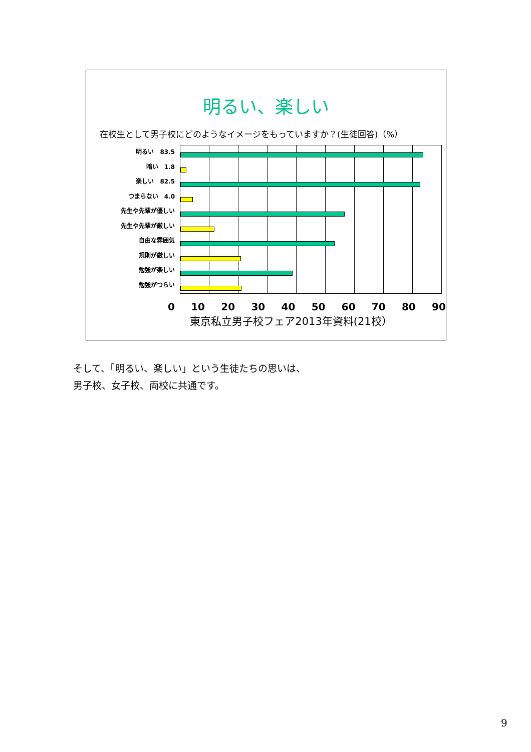明るい、楽しい
在校生として男子校にどのようなイメージをもっていますか？(生徒回答)（%）
明るい　83.5
暗い　1.8
楽しい　82.5
つまらない　4.0
先生や先輩が優しい
先生や先輩が厳しい
自由な雰囲気
規則が厳しい
勉強が楽しい
勉強がつらい
0 10 20 30 40 50 60 70 80 90
東京私立男子校フェア2013年資料(21校）
そして、「明るい、楽しい」という生徒たちの思いは、
男子校、女子校、両校に共通です。
9